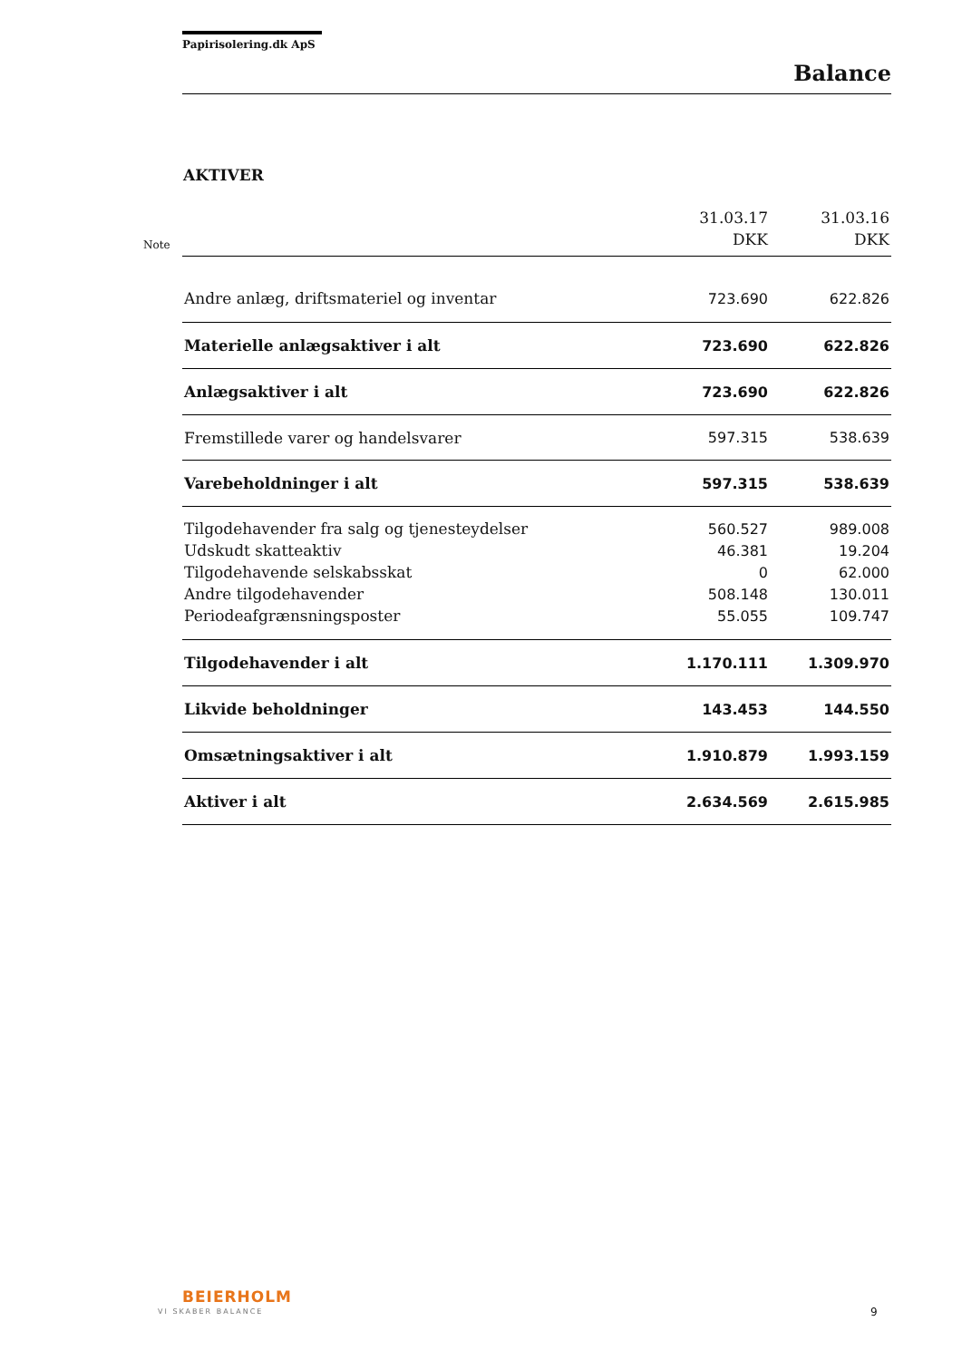Papirisolering.dk ApS
Balance
AKTIVER
Note
| | 31.03.17 DKK | 31.03.16 DKK |
| --- | --- | --- |
| Andre anlæg, driftsmateriel og inventar | 723.690 | 622.826 |
| Materielle anlægsaktiver i alt | 723.690 | 622.826 |
| Anlægsaktiver i alt | 723.690 | 622.826 |
| Fremstillede varer og handelsvarer | 597.315 | 538.639 |
| Varebeholdninger i alt | 597.315 | 538.639 |
| Tilgodehavender fra salg og tjenesteydelser | 560.527 | 989.008 |
| Udskudt skatteaktiv | 46.381 | 19.204 |
| Tilgodehavende selskabsskat | 0 | 62.000 |
| Andre tilgodehavender | 508.148 | 130.011 |
| Periodeafgrænsningsposter | 55.055 | 109.747 |
| Tilgodehavender i alt | 1.170.111 | 1.309.970 |
| Likvide beholdninger | 143.453 | 144.550 |
| Omsætningsaktiver i alt | 1.910.879 | 1.993.159 |
| Aktiver i alt | 2.634.569 | 2.615.985 |
BEIERHOLM
VI SKABER BALANCE 9